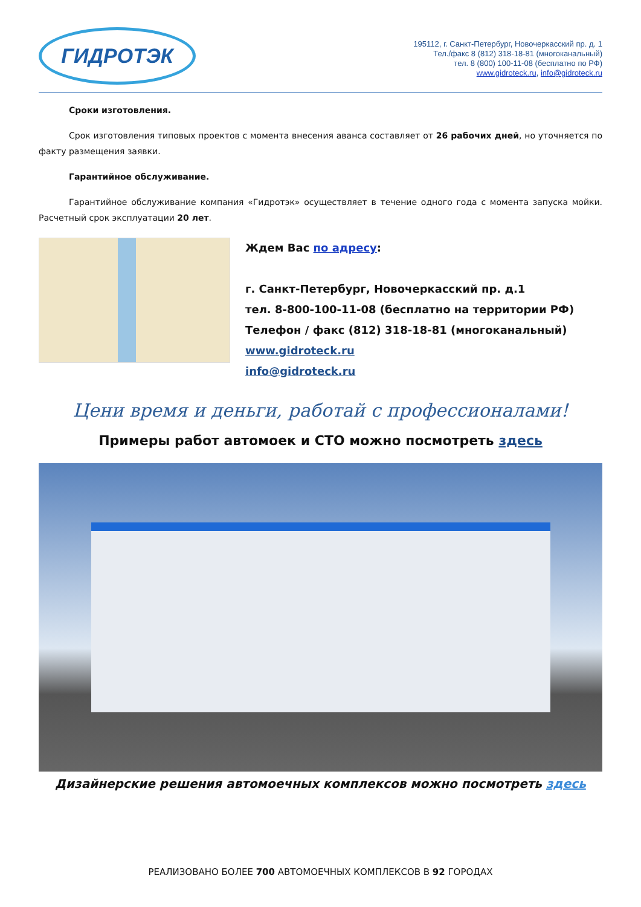ГИДРОТЭК
195112, г. Санкт-Петербург, Новочеркасский пр. д. 1
Тел./факс 8 (812) 318-18-81 (многоканальный)
тел. 8 (800) 100-11-08 (бесплатно по РФ)
www.gidroteck.ru, info@gidroteck.ru
Сроки изготовления.
Срок изготовления типовых проектов с момента внесения аванса составляет от 26 рабочих дней, но уточняется по факту размещения заявки.
Гарантийное обслуживание.
Гарантийное обслуживание компания «Гидротэк» осуществляет в течение одного года с момента запуска мойки. Расчетный срок эксплуатации 20 лет.
Ждем Вас по адресу:
г. Санкт-Петербург, Новочеркасский пр. д.1
тел. 8-800-100-11-08 (бесплатно на территории РФ)
Телефон / факс (812) 318-18-81 (многоканальный)
www.gidroteck.ru
info@gidroteck.ru
Цени время и деньги, работай с профессионалами!
Примеры работ автомоек и СТО можно посмотреть здесь
Дизайнерские решения автомоечных комплексов можно посмотреть здесь
РЕАЛИЗОВАНО БОЛЕЕ 700 АВТОМОЕЧНЫХ КОМПЛЕКСОВ В 92 ГОРОДАХ